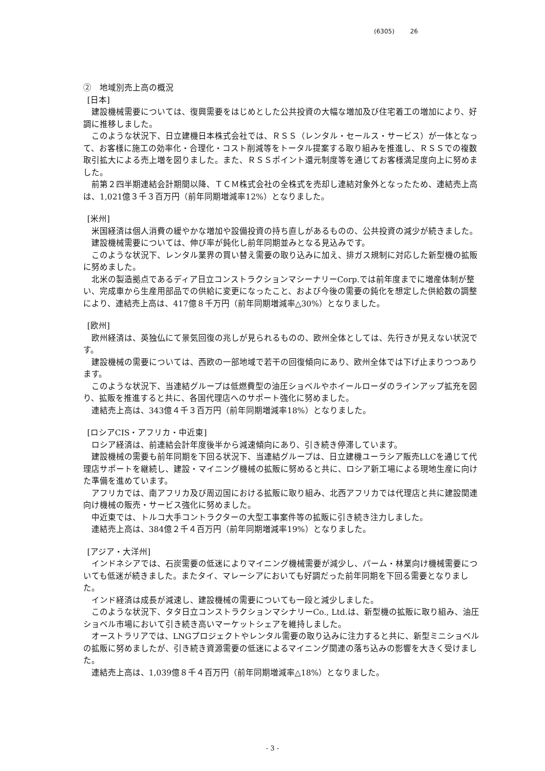(6305) 26
②　地域別売上高の概況
[日本]
建設機械需要については、復興需要をはじめとした公共投資の大幅な増加及び住宅着工の増加により、好調に推移しました。
このような状況下、日立建機日本株式会社では、ＲＳＳ（レンタル・セールス・サービス）が一体となって、お客様に施工の効率化・合理化・コスト削減等をトータル提案する取り組みを推進し、ＲＳＳでの複数取引拡大による売上増を図りました。また、ＲＳＳポイント還元制度等を通じてお客様満足度向上に努めました。
前第２四半期連結会計期間以降、ＴＣＭ株式会社の全株式を売却し連結対象外となったため、連結売上高は、1,021億３千３百万円（前年同期増減率12%）となりました。
[米州]
米国経済は個人消費の緩やかな増加や設備投資の持ち直しがあるものの、公共投資の減少が続きました。
建設機械需要については、伸び率が鈍化し前年同期並みとなる見込みです。
このような状況下、レンタル業界の買い替え需要の取り込みに加え、排ガス規制に対応した新型機の拡販に努めました。
北米の製造拠点であるディア日立コンストラクションマシーナリーCorp.では前年度までに増産体制が整い、完成車から生産用部品での供給に変更になったこと、および今後の需要の鈍化を想定した供給数の調整により、連結売上高は、417億８千万円（前年同期増減率△30%）となりました。
[欧州]
欧州経済は、英独仏にて景気回復の兆しが見られるものの、欧州全体としては、先行きが見えない状況です。
建設機械の需要については、西欧の一部地域で若干の回復傾向にあり、欧州全体では下げ止まりつつあります。
このような状況下、当連結グループは低燃費型の油圧ショベルやホイールローダのラインアップ拡充を図り、拡販を推進すると共に、各国代理店へのサポート強化に努めました。
連結売上高は、343億４千３百万円（前年同期増減率18%）となりました。
[ロシアCIS・アフリカ・中近東]
ロシア経済は、前連結会計年度後半から減速傾向にあり、引き続き停滞しています。
建設機械の需要も前年同期を下回る状況下、当連結グループは、日立建機ユーラシア販売LLCを通じて代理店サポートを継続し、建設・マイニング機械の拡販に努めると共に、ロシア新工場による現地生産に向けた準備を進めています。
アフリカでは、南アフリカ及び周辺国における拡販に取り組み、北西アフリカでは代理店と共に建設関連向け機械の販売・サービス強化に努めました。
中近東では、トルコ大手コントラクターの大型工事案件等の拡販に引き続き注力しました。
連結売上高は、384億２千４百万円（前年同期増減率19%）となりました。
[アジア・大洋州]
インドネシアでは、石炭需要の低迷によりマイニング機械需要が減少し、パーム・林業向け機械需要についても低迷が続きました。またタイ、マレーシアにおいても好調だった前年同期を下回る需要となりました。
インド経済は成長が減速し、建設機械の需要についても一段と減少しました。
このような状況下、タタ日立コンストラクションマシナリーCo., Ltd.は、新型機の拡販に取り組み、油圧ショベル市場において引き続き高いマーケットシェアを維持しました。
オーストラリアでは、LNGプロジェクトやレンタル需要の取り込みに注力すると共に、新型ミニショベルの拡販に努めましたが、引き続き資源需要の低迷によるマイニング関連の落ち込みの影響を大きく受けました。
連結売上高は、1,039億８千４百万円（前年同期増減率△18%）となりました。
- 3 -